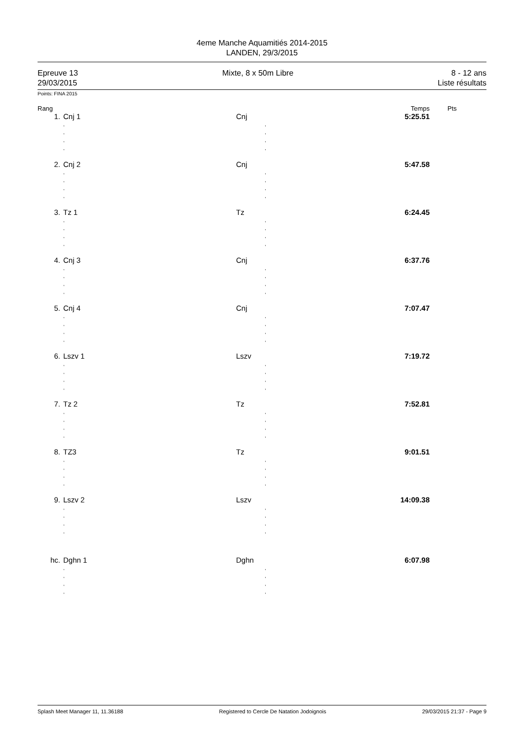4eme Manche Aquamitiés 2014-2015
LANDEN, 29/3/2015
Epreuve 13
29/03/2015
Mixte, 8 x 50m Libre 8 - 12 ans
Liste résultats
Points: FINA 2015
| Rang | | | | Temps | Pts |
| 1. | Cnj 1 | Cnj | | 5:25.51 | |
| | , , , , | , , , , | | | |
| 2. | Cnj 2 | Cnj | | 5:47.58 | |
| | , , , , | , , , , | | | |
| 3. | Tz 1 | Tz | | 6:24.45 | |
| | , , , , | , , , , | | | |
| 4. | Cnj 3 | Cnj | | 6:37.76 | |
| | , , , , | , , , , | | | |
| 5. | Cnj 4 | Cnj | | 7:07.47 | |
| | , , , , | , , , , | | | |
| 6. | Lszv 1 | Lszv | | 7:19.72 | |
| | , , , , | , , , , | | | |
| 7. | Tz 2 | Tz | | 7:52.81 | |
| | , , , , | , , , , | | | |
| 8. | TZ3 | Tz | | 9:01.51 | |
| | , , , , | , , , , | | | |
| 9. | Lszv 2 | Lszv | | 14:09.38 | |
| | , , , , | , , , , | | | |
| hc. | Dghn 1 | Dghn | | 6:07.98 | |
| | , , , , | , , , , | | | |
Splash Meet Manager 11, 11.36188 Registered to Cercle De Natation Jodoignois 29/03/2015 21:37 - Page 9